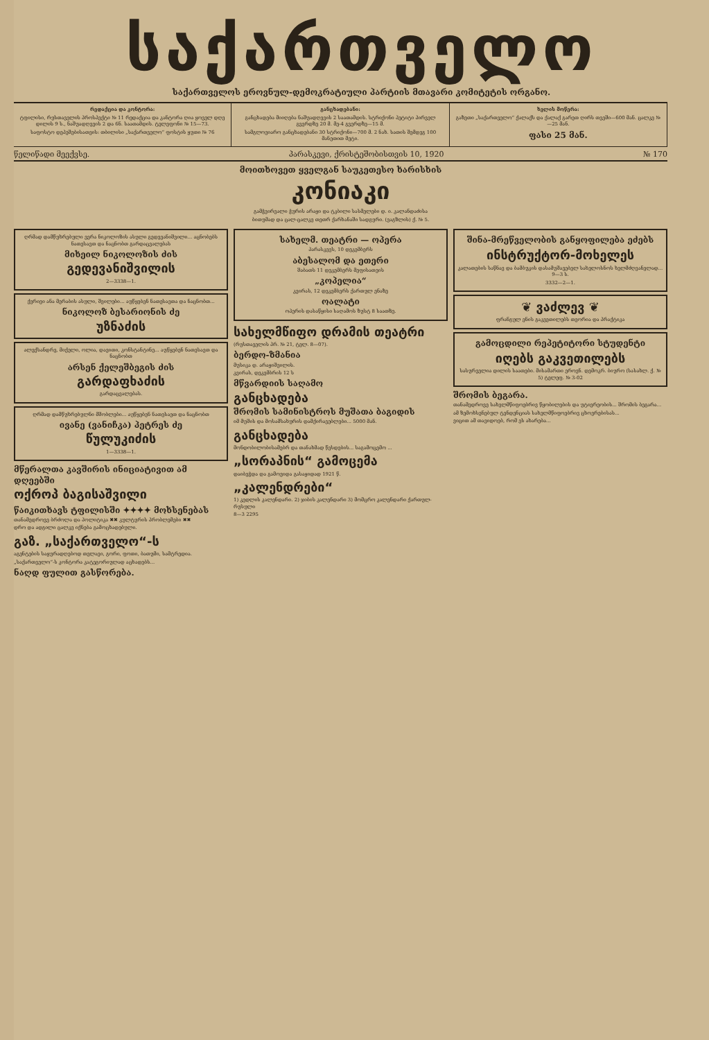საქართველო
საქართველოს ეროვნულ-დემოკრატიული პარტიის მთავარი კომიტეტის ორგანო.
რედაქცია და კონტორა:
ტფილისი, რუსთაველის პროსპექტი № 11 რედაქცია და კანტორა ღია ყოველ დღე დილის 9 ს., ნაშუადღევის 2 და 6ნ. საათამდის. ტელეფონი № 15—73.
საფოსტო დეპეშებისათვის: თბილისი „საქართველო“ ფოსტის ყუთი № 76
განცხადებანი:
განცხადება მიიღება ნაშუადღევის 2 საათამდის. სტრიქონი პეტიტი პირველ გვერდზე 20 მ. მე-4 გვერდზე—15 მ.
სამგლოვიარო განცხადებანი 30 სტრიქონი—700 მ. 2 ნახ. სათის შემდეგ 100 მანეთით მეტი.
ხელის მოწერა:
გაზეთი „საქართველო“ ქალაქს და ქალაქ გარეთ ღირს თვეში—600 მან. ცალკე №—25 მან.
ფასი 25 მან.
წელიწადი მეექვსე. პარასკევი, ქრისტეშობისთვის 10, 1920 № 170
მოითხოვეთ ყველგან საუკეთესო ხარისხის
კონიაკი
გამჭვირვალი ჭურის არაყი და ტკბილი სასმელები დ. ი. კალანდაძისა
ბითუმად და ცალ-ცალკე თეთრ ქარხანაში სადგური. (ვაგზლის) ქ. № 5.
ღრმად დამწუხრებული ვერა ნიკოლოზის ასული გედევანიშვილი... აცნობებს ნათესავთ და ნაცნობთ გარდაცვალებას
მიხეილ ნიკოლოზის ძის
გედევანიშვილის
2—3338—1.
ქვრივი ანა მერაბის ასული, შვილები... აუწყებენ ნათესავთა და ნაცნობთ...
ნიკოლოზ ბესარიონის ძე
უზნაძის
ალექსანდრე, მიქელი, ოლია, დავითი, კონსტანტინე... აუწყებენ ნათესავთ და ნაცნობთ
არსენ ქელეშბეგის ძის
გარდაფხაძის
გარდაცვალებას.
ღრმად დამწუხრებულნი მშობლები... აუწყებენ ნათესავთ და ნაცნობთ
ივანე (ვანიჩკა) პეტრეს ძე
წულუკიძის
1—3338—1.
მწერალთა კავშირის ინიციატივით ამ დღეებში
ოქროპ ბაგისაშვილი
წაიკითხავს ტფილისში ✦✦✦✦ მოხსენებას
თანამედროვე ბრძოლა და პოლიტიკა ✖✖ კულტურის პრობლემები ✖✖
დრო და ადგილი ცალკე იქნება გამოცხადებული.
გაზ. „საქართველო“-ს
აგენტების საყურადღებოდ თელავი, გორი, ფოთი, ბათუმი, სამტრედია.
„საქართველო“-ს კონტორა კატეგორიულად აცხადებს...
ნაღდ ფულით გასწორება.
სახელმ. თეატრი — ოპერა
პარასკევს, 10 დეკემბერს
აბესალომ და ეთერი
შაბათს 11 დეკემბერს მეფისათვის
„კოპელია“
კვირას, 12 დეკემბერს ქართულ ენაზე
ოალატი
ოპერის დასაწყისი საღამოს ზუსტ 8 საათზე.
სახელმწიფო დრამის თეატრი
(რუსთაველის პრ. № 21, ტელ. 8—07).
ბერდო-ზმანია
მუსიკა დ. არაყიშვილის.
კვირას, დეკემბრის 12 ს
მწვარდიის საღამო
განცხადება
შრომის სამინისტროს მუშათა ბაგიდის
იმ მუშის და მოსამსახურის დამქირავებლები... 5000 მან.
განცხადება
მონდობილობისამებრ და თანახმად წესდების... საგამოცემო ...
„სორაპნის“ გამოცემა
დაიბეჭდა და გამოვიდა გასაყიდად 1921 წ.
„კალენდრები“
1) კედლის კალენდარი. 2) ჯიბის კალენდარი 3) მომცრო კალენდარი ქართულ-რუსული
8—3 2295
შინა-მრეწველობის განყოფილება ეძებს
ინსტრუქტორ-მოხელეს
კალათების საწნავ და ბამბუკის დასამუშავებელ სახელოსნოს ხელმძღვანელად... 9—3 ს.
3332—2—1.
❦ ვაძლევ ❦
ფრანგულ ენის გაკვეთილებს თეორია და პრაქტიკა
გამოცდილი რეპეტიტორი სტუდენტი
იღებს გაკვეთილებს
სასურველია დილის საათები. მისამართი ეროვნ. დემოკრ. ბიურო (სასახლ. ქ. № 5) ტელეფ. № 3-02
შრომის ბეგარა.
თანამედროვე სახელმწიფოებრივ წყობილების და უტიერეობის... შრომის ბეგარა...
ამ ზემოხსენებულ ტენდენციას სახელმწიფოებრივ ცხოვრებისას...
ვიცით ამ თავიდოებ, რომ ეს ახარება...